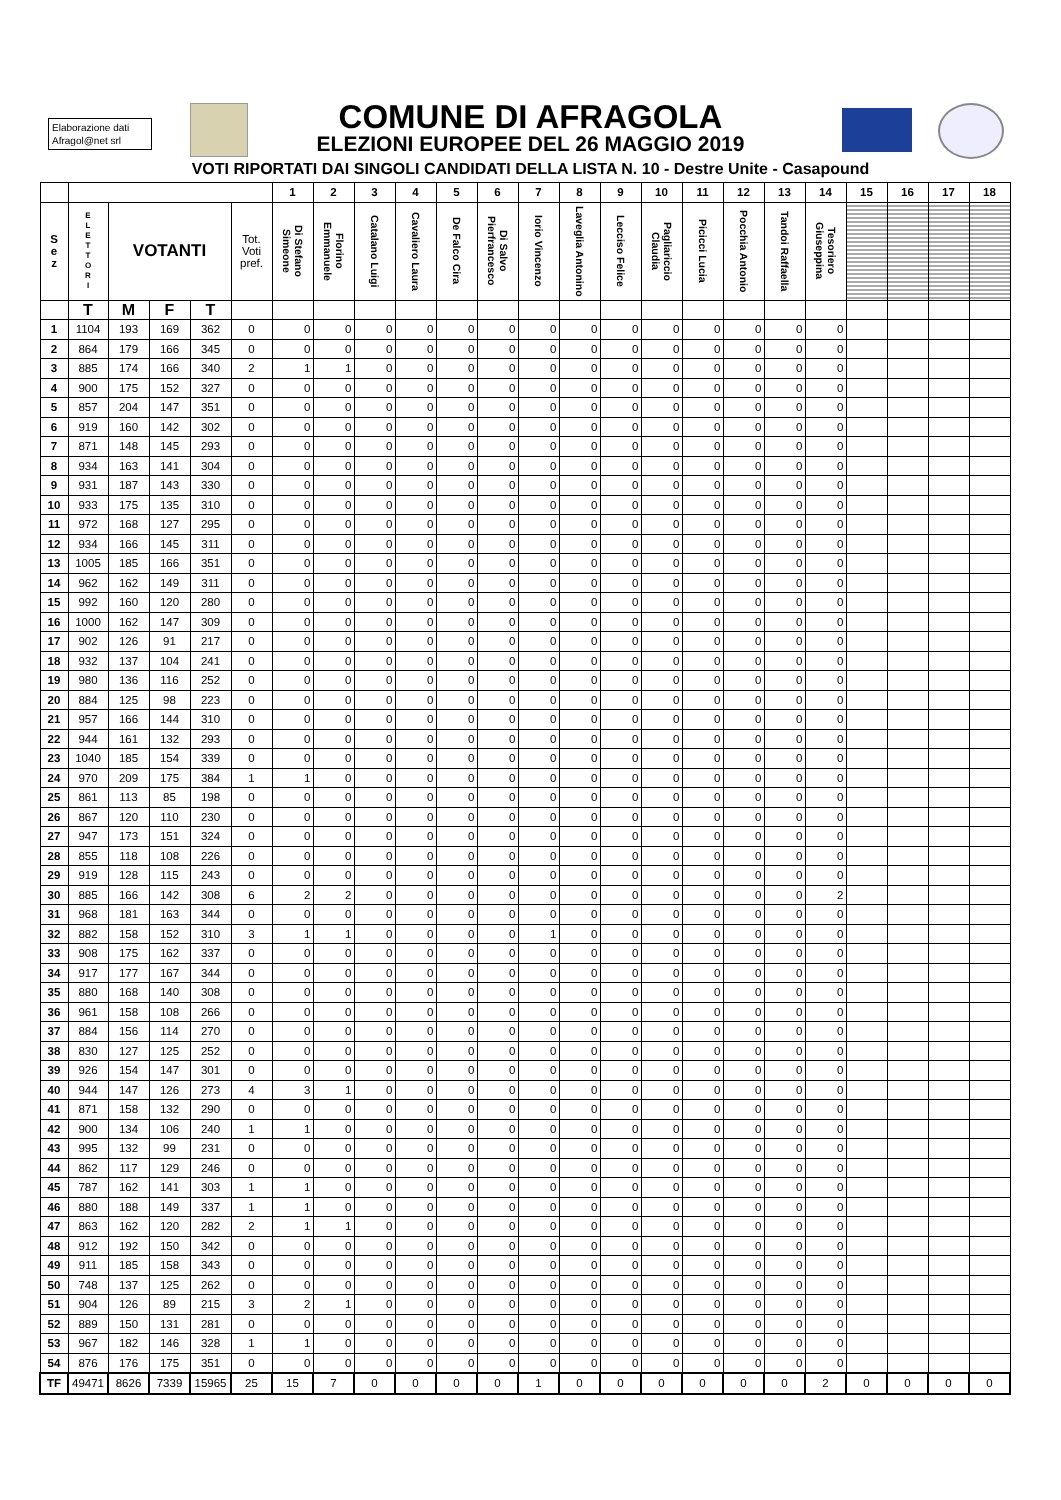Elaborazione dati
Afragol@net srl
COMUNE DI AFRAGOLA
ELEZIONI EUROPEE DEL 26 MAGGIO 2019
VOTI RIPORTATI DAI SINGOLI CANDIDATI DELLA LISTA N. 10 - Destre Unite - Casapound
| | | | | | | 1 | 2 | 3 | 4 | 5 | 6 | 7 | 8 | 9 | 10 | 11 | 12 | 13 | 14 | 15 | 16 | 17 | 18 |
| --- | --- | --- | --- | --- | --- | --- | --- | --- | --- | --- | --- | --- | --- | --- | --- | --- | --- | --- | --- | --- | --- | --- | --- |
| S e z | E L E T T O R I | VOTANTI | | | Tot. Voti pref. | Di Stefano Simeone | Florino Emmanuele | Catalano Luigi | Cavaliero Laura | De Falco Cira | Di Salvo Pierfrancesco | Iorio Vincenzo | Laveglia Antonino | Lecciso Felice | Pagliariccio Claudia | Picicci Lucia | Pocchia Antonio | Tandoi Raffaella | Tesoriero Giuseppina | | | | |
| | T | M | F | T | | | | | | | | | | | | | | | | | | | |
| 1 | 1104 | 193 | 169 | 362 | 0 | 0 | 0 | 0 | 0 | 0 | 0 | 0 | 0 | 0 | 0 | 0 | 0 | 0 | 0 | | | | |
| 2 | 864 | 179 | 166 | 345 | 0 | 0 | 0 | 0 | 0 | 0 | 0 | 0 | 0 | 0 | 0 | 0 | 0 | 0 | 0 | | | | |
| 3 | 885 | 174 | 166 | 340 | 2 | 1 | 1 | 0 | 0 | 0 | 0 | 0 | 0 | 0 | 0 | 0 | 0 | 0 | 0 | | | | |
| 4 | 900 | 175 | 152 | 327 | 0 | 0 | 0 | 0 | 0 | 0 | 0 | 0 | 0 | 0 | 0 | 0 | 0 | 0 | 0 | | | | |
| 5 | 857 | 204 | 147 | 351 | 0 | 0 | 0 | 0 | 0 | 0 | 0 | 0 | 0 | 0 | 0 | 0 | 0 | 0 | 0 | | | | |
| 6 | 919 | 160 | 142 | 302 | 0 | 0 | 0 | 0 | 0 | 0 | 0 | 0 | 0 | 0 | 0 | 0 | 0 | 0 | 0 | | | | |
| 7 | 871 | 148 | 145 | 293 | 0 | 0 | 0 | 0 | 0 | 0 | 0 | 0 | 0 | 0 | 0 | 0 | 0 | 0 | 0 | | | | |
| 8 | 934 | 163 | 141 | 304 | 0 | 0 | 0 | 0 | 0 | 0 | 0 | 0 | 0 | 0 | 0 | 0 | 0 | 0 | 0 | | | | |
| 9 | 931 | 187 | 143 | 330 | 0 | 0 | 0 | 0 | 0 | 0 | 0 | 0 | 0 | 0 | 0 | 0 | 0 | 0 | 0 | | | | |
| 10 | 933 | 175 | 135 | 310 | 0 | 0 | 0 | 0 | 0 | 0 | 0 | 0 | 0 | 0 | 0 | 0 | 0 | 0 | 0 | | | | |
| 11 | 972 | 168 | 127 | 295 | 0 | 0 | 0 | 0 | 0 | 0 | 0 | 0 | 0 | 0 | 0 | 0 | 0 | 0 | 0 | | | | |
| 12 | 934 | 166 | 145 | 311 | 0 | 0 | 0 | 0 | 0 | 0 | 0 | 0 | 0 | 0 | 0 | 0 | 0 | 0 | 0 | | | | |
| 13 | 1005 | 185 | 166 | 351 | 0 | 0 | 0 | 0 | 0 | 0 | 0 | 0 | 0 | 0 | 0 | 0 | 0 | 0 | 0 | | | | |
| 14 | 962 | 162 | 149 | 311 | 0 | 0 | 0 | 0 | 0 | 0 | 0 | 0 | 0 | 0 | 0 | 0 | 0 | 0 | 0 | | | | |
| 15 | 992 | 160 | 120 | 280 | 0 | 0 | 0 | 0 | 0 | 0 | 0 | 0 | 0 | 0 | 0 | 0 | 0 | 0 | 0 | | | | |
| 16 | 1000 | 162 | 147 | 309 | 0 | 0 | 0 | 0 | 0 | 0 | 0 | 0 | 0 | 0 | 0 | 0 | 0 | 0 | 0 | | | | |
| 17 | 902 | 126 | 91 | 217 | 0 | 0 | 0 | 0 | 0 | 0 | 0 | 0 | 0 | 0 | 0 | 0 | 0 | 0 | 0 | | | | |
| 18 | 932 | 137 | 104 | 241 | 0 | 0 | 0 | 0 | 0 | 0 | 0 | 0 | 0 | 0 | 0 | 0 | 0 | 0 | 0 | | | | |
| 19 | 980 | 136 | 116 | 252 | 0 | 0 | 0 | 0 | 0 | 0 | 0 | 0 | 0 | 0 | 0 | 0 | 0 | 0 | 0 | | | | |
| 20 | 884 | 125 | 98 | 223 | 0 | 0 | 0 | 0 | 0 | 0 | 0 | 0 | 0 | 0 | 0 | 0 | 0 | 0 | 0 | | | | |
| 21 | 957 | 166 | 144 | 310 | 0 | 0 | 0 | 0 | 0 | 0 | 0 | 0 | 0 | 0 | 0 | 0 | 0 | 0 | 0 | | | | |
| 22 | 944 | 161 | 132 | 293 | 0 | 0 | 0 | 0 | 0 | 0 | 0 | 0 | 0 | 0 | 0 | 0 | 0 | 0 | 0 | | | | |
| 23 | 1040 | 185 | 154 | 339 | 0 | 0 | 0 | 0 | 0 | 0 | 0 | 0 | 0 | 0 | 0 | 0 | 0 | 0 | 0 | | | | |
| 24 | 970 | 209 | 175 | 384 | 1 | 1 | 0 | 0 | 0 | 0 | 0 | 0 | 0 | 0 | 0 | 0 | 0 | 0 | 0 | | | | |
| 25 | 861 | 113 | 85 | 198 | 0 | 0 | 0 | 0 | 0 | 0 | 0 | 0 | 0 | 0 | 0 | 0 | 0 | 0 | 0 | | | | |
| 26 | 867 | 120 | 110 | 230 | 0 | 0 | 0 | 0 | 0 | 0 | 0 | 0 | 0 | 0 | 0 | 0 | 0 | 0 | 0 | | | | |
| 27 | 947 | 173 | 151 | 324 | 0 | 0 | 0 | 0 | 0 | 0 | 0 | 0 | 0 | 0 | 0 | 0 | 0 | 0 | 0 | | | | |
| 28 | 855 | 118 | 108 | 226 | 0 | 0 | 0 | 0 | 0 | 0 | 0 | 0 | 0 | 0 | 0 | 0 | 0 | 0 | 0 | | | | |
| 29 | 919 | 128 | 115 | 243 | 0 | 0 | 0 | 0 | 0 | 0 | 0 | 0 | 0 | 0 | 0 | 0 | 0 | 0 | 0 | | | | |
| 30 | 885 | 166 | 142 | 308 | 6 | 2 | 2 | 0 | 0 | 0 | 0 | 0 | 0 | 0 | 0 | 0 | 0 | 0 | 2 | | | | |
| 31 | 968 | 181 | 163 | 344 | 0 | 0 | 0 | 0 | 0 | 0 | 0 | 0 | 0 | 0 | 0 | 0 | 0 | 0 | 0 | | | | |
| 32 | 882 | 158 | 152 | 310 | 3 | 1 | 1 | 0 | 0 | 0 | 0 | 1 | 0 | 0 | 0 | 0 | 0 | 0 | 0 | | | | |
| 33 | 908 | 175 | 162 | 337 | 0 | 0 | 0 | 0 | 0 | 0 | 0 | 0 | 0 | 0 | 0 | 0 | 0 | 0 | 0 | | | | |
| 34 | 917 | 177 | 167 | 344 | 0 | 0 | 0 | 0 | 0 | 0 | 0 | 0 | 0 | 0 | 0 | 0 | 0 | 0 | 0 | | | | |
| 35 | 880 | 168 | 140 | 308 | 0 | 0 | 0 | 0 | 0 | 0 | 0 | 0 | 0 | 0 | 0 | 0 | 0 | 0 | 0 | | | | |
| 36 | 961 | 158 | 108 | 266 | 0 | 0 | 0 | 0 | 0 | 0 | 0 | 0 | 0 | 0 | 0 | 0 | 0 | 0 | 0 | | | | |
| 37 | 884 | 156 | 114 | 270 | 0 | 0 | 0 | 0 | 0 | 0 | 0 | 0 | 0 | 0 | 0 | 0 | 0 | 0 | 0 | | | | |
| 38 | 830 | 127 | 125 | 252 | 0 | 0 | 0 | 0 | 0 | 0 | 0 | 0 | 0 | 0 | 0 | 0 | 0 | 0 | 0 | | | | |
| 39 | 926 | 154 | 147 | 301 | 0 | 0 | 0 | 0 | 0 | 0 | 0 | 0 | 0 | 0 | 0 | 0 | 0 | 0 | 0 | | | | |
| 40 | 944 | 147 | 126 | 273 | 4 | 3 | 1 | 0 | 0 | 0 | 0 | 0 | 0 | 0 | 0 | 0 | 0 | 0 | 0 | | | | |
| 41 | 871 | 158 | 132 | 290 | 0 | 0 | 0 | 0 | 0 | 0 | 0 | 0 | 0 | 0 | 0 | 0 | 0 | 0 | 0 | | | | |
| 42 | 900 | 134 | 106 | 240 | 1 | 1 | 0 | 0 | 0 | 0 | 0 | 0 | 0 | 0 | 0 | 0 | 0 | 0 | 0 | | | | |
| 43 | 995 | 132 | 99 | 231 | 0 | 0 | 0 | 0 | 0 | 0 | 0 | 0 | 0 | 0 | 0 | 0 | 0 | 0 | 0 | | | | |
| 44 | 862 | 117 | 129 | 246 | 0 | 0 | 0 | 0 | 0 | 0 | 0 | 0 | 0 | 0 | 0 | 0 | 0 | 0 | 0 | | | | |
| 45 | 787 | 162 | 141 | 303 | 1 | 1 | 0 | 0 | 0 | 0 | 0 | 0 | 0 | 0 | 0 | 0 | 0 | 0 | 0 | | | | |
| 46 | 880 | 188 | 149 | 337 | 1 | 1 | 0 | 0 | 0 | 0 | 0 | 0 | 0 | 0 | 0 | 0 | 0 | 0 | 0 | | | | |
| 47 | 863 | 162 | 120 | 282 | 2 | 1 | 1 | 0 | 0 | 0 | 0 | 0 | 0 | 0 | 0 | 0 | 0 | 0 | 0 | | | | |
| 48 | 912 | 192 | 150 | 342 | 0 | 0 | 0 | 0 | 0 | 0 | 0 | 0 | 0 | 0 | 0 | 0 | 0 | 0 | 0 | | | | |
| 49 | 911 | 185 | 158 | 343 | 0 | 0 | 0 | 0 | 0 | 0 | 0 | 0 | 0 | 0 | 0 | 0 | 0 | 0 | 0 | | | | |
| 50 | 748 | 137 | 125 | 262 | 0 | 0 | 0 | 0 | 0 | 0 | 0 | 0 | 0 | 0 | 0 | 0 | 0 | 0 | 0 | | | | |
| 51 | 904 | 126 | 89 | 215 | 3 | 2 | 1 | 0 | 0 | 0 | 0 | 0 | 0 | 0 | 0 | 0 | 0 | 0 | 0 | | | | |
| 52 | 889 | 150 | 131 | 281 | 0 | 0 | 0 | 0 | 0 | 0 | 0 | 0 | 0 | 0 | 0 | 0 | 0 | 0 | 0 | | | | |
| 53 | 967 | 182 | 146 | 328 | 1 | 1 | 0 | 0 | 0 | 0 | 0 | 0 | 0 | 0 | 0 | 0 | 0 | 0 | 0 | | | | |
| 54 | 876 | 176 | 175 | 351 | 0 | 0 | 0 | 0 | 0 | 0 | 0 | 0 | 0 | 0 | 0 | 0 | 0 | 0 | 0 | | | | |
| TF | 49471 | 8626 | 7339 | 15965 | 25 | 15 | 7 | 0 | 0 | 0 | 0 | 1 | 0 | 0 | 0 | 0 | 0 | 0 | 2 | 0 | 0 | 0 | 0 |